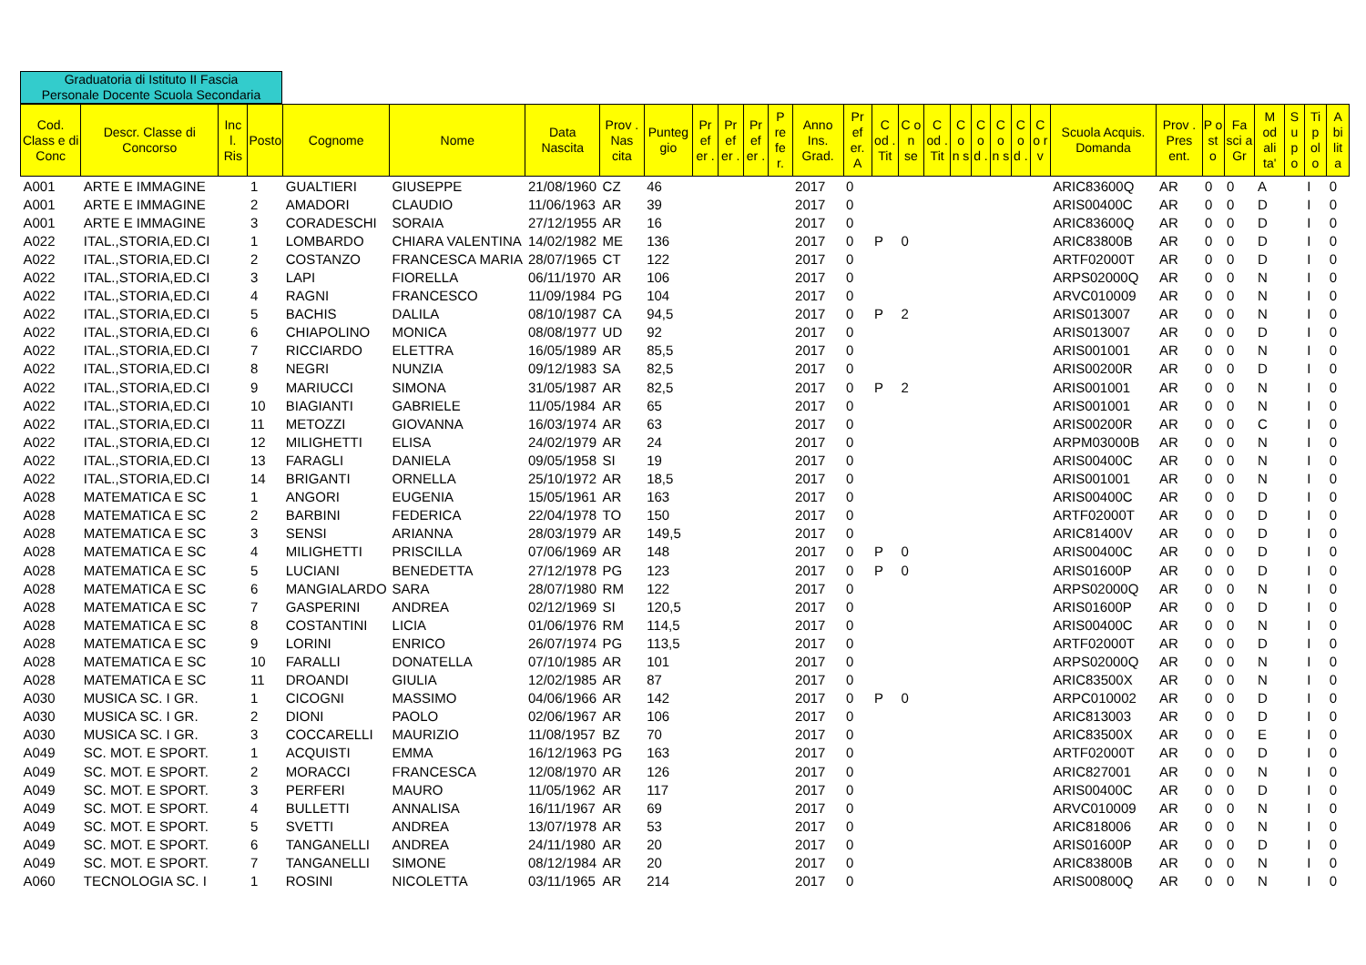Graduatoria di Istituto II Fascia
Personale Docente Scuola Secondaria
| Cod. Class e di Conc | Descr. Classe di Concorso | Inc l. Ris | Posto | Cognome | Nome | Data Nascita | Prov . Nas cita | Punteg gio | Pr ef er . | Pr ef er . | Pr ef er . | P re fe r. | Anno Ins. Grad. | Pr ef er. A | C od . Tit | C o n se | C od . Tit | C o n s | C o d . | C o n s | C o d . | C o r v | Scuola Acquis. Domanda | Prov . Pres ent. | P o st o | Fa sci a Gr | M od ali ta' | S u p o | Ti p ol o | A bi lit a |
| --- | --- | --- | --- | --- | --- | --- | --- | --- | --- | --- | --- | --- | --- | --- | --- | --- | --- | --- | --- | --- | --- | --- | --- | --- | --- | --- | --- | --- | --- | --- |
| A001 | ARTE E IMMAGINE | | 1 | GUALTIERI | GIUSEPPE | 21/08/1960 | CZ | 46 | | | | | 2017 | 0 | | | | | | | | | ARIC83600Q | AR | 0 | 0 | A | | I | 0 |
| A001 | ARTE E IMMAGINE | | 2 | AMADORI | CLAUDIO | 11/06/1963 | AR | 39 | | | | | 2017 | 0 | | | | | | | | | ARIS00400C | AR | 0 | 0 | D | | I | 0 |
| A001 | ARTE E IMMAGINE | | 3 | CORADESCHI | SORAIA | 27/12/1955 | AR | 16 | | | | | 2017 | 0 | | | | | | | | | ARIC83600Q | AR | 0 | 0 | D | | I | 0 |
| A022 | ITAL.,STORIA,ED.CI | | 1 | LOMBARDO | CHIARA VALENTINA | 14/02/1982 | ME | 136 | | | | | 2017 | 0 | P | 0 | | | | | | | ARIC83800B | AR | 0 | 0 | D | | I | 0 |
| A022 | ITAL.,STORIA,ED.CI | | 2 | COSTANZO | FRANCESCA MARIA | 28/07/1965 | CT | 122 | | | | | 2017 | 0 | | | | | | | | | ARTF02000T | AR | 0 | 0 | D | | I | 0 |
| A022 | ITAL.,STORIA,ED.CI | | 3 | LAPI | FIORELLA | 06/11/1970 | AR | 106 | | | | | 2017 | 0 | | | | | | | | | ARPS02000Q | AR | 0 | 0 | N | | I | 0 |
| A022 | ITAL.,STORIA,ED.CI | | 4 | RAGNI | FRANCESCO | 11/09/1984 | PG | 104 | | | | | 2017 | 0 | | | | | | | | | ARVC010009 | AR | 0 | 0 | N | | I | 0 |
| A022 | ITAL.,STORIA,ED.CI | | 5 | BACHIS | DALILA | 08/10/1987 | CA | 94,5 | | | | | 2017 | 0 | P | 2 | | | | | | | ARIS013007 | AR | 0 | 0 | N | | I | 0 |
| A022 | ITAL.,STORIA,ED.CI | | 6 | CHIAPOLINO | MONICA | 08/08/1977 | UD | 92 | | | | | 2017 | 0 | | | | | | | | | ARIS013007 | AR | 0 | 0 | D | | I | 0 |
| A022 | ITAL.,STORIA,ED.CI | | 7 | RICCIARDO | ELETTRA | 16/05/1989 | AR | 85,5 | | | | | 2017 | 0 | | | | | | | | | ARIS001001 | AR | 0 | 0 | N | | I | 0 |
| A022 | ITAL.,STORIA,ED.CI | | 8 | NEGRI | NUNZIA | 09/12/1983 | SA | 82,5 | | | | | 2017 | 0 | | | | | | | | | ARIS00200R | AR | 0 | 0 | D | | I | 0 |
| A022 | ITAL.,STORIA,ED.CI | | 9 | MARIUCCI | SIMONA | 31/05/1987 | AR | 82,5 | | | | | 2017 | 0 | P | 2 | | | | | | | ARIS001001 | AR | 0 | 0 | N | | I | 0 |
| A022 | ITAL.,STORIA,ED.CI | | 10 | BIAGIANTI | GABRIELE | 11/05/1984 | AR | 65 | | | | | 2017 | 0 | | | | | | | | | ARIS001001 | AR | 0 | 0 | N | | I | 0 |
| A022 | ITAL.,STORIA,ED.CI | | 11 | METOZZI | GIOVANNA | 16/03/1974 | AR | 63 | | | | | 2017 | 0 | | | | | | | | | ARIS00200R | AR | 0 | 0 | C | | I | 0 |
| A022 | ITAL.,STORIA,ED.CI | | 12 | MILIGHETTI | ELISA | 24/02/1979 | AR | 24 | | | | | 2017 | 0 | | | | | | | | | ARPM03000B | AR | 0 | 0 | N | | I | 0 |
| A022 | ITAL.,STORIA,ED.CI | | 13 | FARAGLI | DANIELA | 09/05/1958 | SI | 19 | | | | | 2017 | 0 | | | | | | | | | ARIS00400C | AR | 0 | 0 | N | | I | 0 |
| A022 | ITAL.,STORIA,ED.CI | | 14 | BRIGANTI | ORNELLA | 25/10/1972 | AR | 18,5 | | | | | 2017 | 0 | | | | | | | | | ARIS001001 | AR | 0 | 0 | N | | I | 0 |
| A028 | MATEMATICA E SC | | 1 | ANGORI | EUGENIA | 15/05/1961 | AR | 163 | | | | | 2017 | 0 | | | | | | | | | ARIS00400C | AR | 0 | 0 | D | | I | 0 |
| A028 | MATEMATICA E SC | | 2 | BARBINI | FEDERICA | 22/04/1978 | TO | 150 | | | | | 2017 | 0 | | | | | | | | | ARTF02000T | AR | 0 | 0 | D | | I | 0 |
| A028 | MATEMATICA E SC | | 3 | SENSI | ARIANNA | 28/03/1979 | AR | 149,5 | | | | | 2017 | 0 | | | | | | | | | ARIC81400V | AR | 0 | 0 | D | | I | 0 |
| A028 | MATEMATICA E SC | | 4 | MILIGHETTI | PRISCILLA | 07/06/1969 | AR | 148 | | | | | 2017 | 0 | P | 0 | | | | | | | ARIS00400C | AR | 0 | 0 | D | | I | 0 |
| A028 | MATEMATICA E SC | | 5 | LUCIANI | BENEDETTA | 27/12/1978 | PG | 123 | | | | | 2017 | 0 | P | 0 | | | | | | | ARIS01600P | AR | 0 | 0 | D | | I | 0 |
| A028 | MATEMATICA E SC | | 6 | MANGIALARDO | SARA | 28/07/1980 | RM | 122 | | | | | 2017 | 0 | | | | | | | | | ARPS02000Q | AR | 0 | 0 | N | | I | 0 |
| A028 | MATEMATICA E SC | | 7 | GASPERINI | ANDREA | 02/12/1969 | SI | 120,5 | | | | | 2017 | 0 | | | | | | | | | ARIS01600P | AR | 0 | 0 | D | | I | 0 |
| A028 | MATEMATICA E SC | | 8 | COSTANTINI | LICIA | 01/06/1976 | RM | 114,5 | | | | | 2017 | 0 | | | | | | | | | ARIS00400C | AR | 0 | 0 | N | | I | 0 |
| A028 | MATEMATICA E SC | | 9 | LORINI | ENRICO | 26/07/1974 | PG | 113,5 | | | | | 2017 | 0 | | | | | | | | | ARTF02000T | AR | 0 | 0 | D | | I | 0 |
| A028 | MATEMATICA E SC | | 10 | FARALLI | DONATELLA | 07/10/1985 | AR | 101 | | | | | 2017 | 0 | | | | | | | | | ARPS02000Q | AR | 0 | 0 | N | | I | 0 |
| A028 | MATEMATICA E SC | | 11 | DROANDI | GIULIA | 12/02/1985 | AR | 87 | | | | | 2017 | 0 | | | | | | | | | ARIC83500X | AR | 0 | 0 | N | | I | 0 |
| A030 | MUSICA SC. I GR. | | 1 | CICOGNI | MASSIMO | 04/06/1966 | AR | 142 | | | | | 2017 | 0 | P | 0 | | | | | | | ARPC010002 | AR | 0 | 0 | D | | I | 0 |
| A030 | MUSICA SC. I GR. | | 2 | DIONI | PAOLO | 02/06/1967 | AR | 106 | | | | | 2017 | 0 | | | | | | | | | ARIC813003 | AR | 0 | 0 | D | | I | 0 |
| A030 | MUSICA SC. I GR. | | 3 | COCCARELLI | MAURIZIO | 11/08/1957 | BZ | 70 | | | | | 2017 | 0 | | | | | | | | | ARIC83500X | AR | 0 | 0 | E | | I | 0 |
| A049 | SC. MOT. E SPORT. | | 1 | ACQUISTI | EMMA | 16/12/1963 | PG | 163 | | | | | 2017 | 0 | | | | | | | | | ARTF02000T | AR | 0 | 0 | D | | I | 0 |
| A049 | SC. MOT. E SPORT. | | 2 | MORACCI | FRANCESCA | 12/08/1970 | AR | 126 | | | | | 2017 | 0 | | | | | | | | | ARIC827001 | AR | 0 | 0 | N | | I | 0 |
| A049 | SC. MOT. E SPORT. | | 3 | PERFERI | MAURO | 11/05/1962 | AR | 117 | | | | | 2017 | 0 | | | | | | | | | ARIS00400C | AR | 0 | 0 | D | | I | 0 |
| A049 | SC. MOT. E SPORT. | | 4 | BULLETTI | ANNALISA | 16/11/1967 | AR | 69 | | | | | 2017 | 0 | | | | | | | | | ARVC010009 | AR | 0 | 0 | N | | I | 0 |
| A049 | SC. MOT. E SPORT. | | 5 | SVETTI | ANDREA | 13/07/1978 | AR | 53 | | | | | 2017 | 0 | | | | | | | | | ARIC818006 | AR | 0 | 0 | N | | I | 0 |
| A049 | SC. MOT. E SPORT. | | 6 | TANGANELLI | ANDREA | 24/11/1980 | AR | 20 | | | | | 2017 | 0 | | | | | | | | | ARIS01600P | AR | 0 | 0 | D | | I | 0 |
| A049 | SC. MOT. E SPORT. | | 7 | TANGANELLI | SIMONE | 08/12/1984 | AR | 20 | | | | | 2017 | 0 | | | | | | | | | ARIC83800B | AR | 0 | 0 | N | | I | 0 |
| A060 | TECNOLOGIA SC. I | | 1 | ROSINI | NICOLETTA | 03/11/1965 | AR | 214 | | | | | 2017 | 0 | | | | | | | | | ARIS00800Q | AR | 0 | 0 | N | | I | 0 |